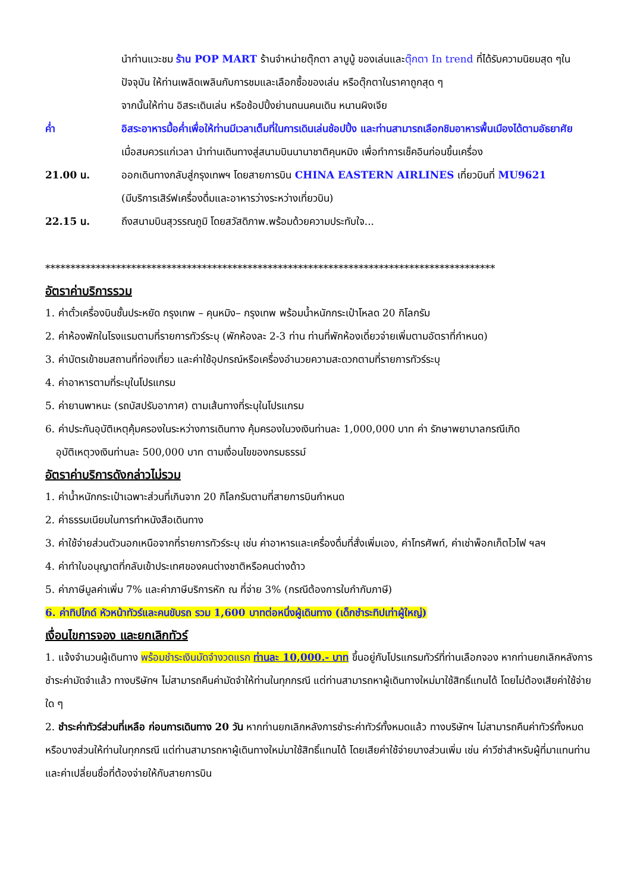นำท่านแวะชม ร้าน POP MART ร้านจำหน่ายตุ๊กตา ลาบูบู้ ของเล่นและตุ๊กตา In trend ที่ได้รับความนิยมสุด ๆในปัจจุบัน ให้ท่านเพลิดเพลินกับการชมและเลือกซื้อของเล่น หรือตุ๊กตาในราคาถูกสุด ๆ
จากนั้นให้ท่าน อิสระเดินเล่น หรือช้อปปิ้งย่านถนนคนเดิน หนานผิงเจีย
ค่ำ อิสระอาหารมื้อค่ำเพื่อให้ท่านมีเวลาเต็มที่ในการเดินเล่นช้อปปิ้ง และท่านสามารถเลือกชิมอาหารพื้นเมืองได้ตามอัธยาศัย
เมื่อสมควรแก่เวลา นำท่านเดินทางสู่สนามบินนานาชาติคุนหมิง เพื่อทำการเช็คอินก่อนขึ้นเครื่อง
21.00 น. ออกเดินทางกลับสู่กรุงเทพฯ โดยสายการบิน CHINA EASTERN AIRLINES เที่ยวบินที่ MU9621
(มีบริการเสิร์ฟเครื่องดื่มและอาหารว่างระหว่างเที่ยวบิน)
22.15 น. ถึงสนามบินสุวรรณภูมิ โดยสวัสดิภาพ.พร้อมด้วยความประทับใจ...
*****************************************************************************************
อัตราค่าบริการรวม
1. ค่าตั๋วเครื่องบินชั้นประหยัด กรุงเทพ – คุนหมิง– กรุงเทพ พร้อมน้ำหนักกระเป๋าโหลด 20 กิโลกรัม
2. ค่าห้องพักในโรงแรมตามที่รายการทัวร์ระบุ (พักห้องละ 2-3 ท่าน ท่านที่พักห้องเดี่ยวจ่ายเพิ่มตามอัตราที่กำหนด)
3. ค่าบัตรเข้าชมสถานที่ท่องเที่ยว และค่าใช้อุปกรณ์หรือเครื่องอำนวยความสะดวกตามที่รายการทัวร์ระบุ
4. ค่าอาหารตามที่ระบุในโปรแกรม
5. ค่ายานพาหนะ (รถบัสปรับอากาศ) ตามเส้นทางที่ระบุในโปรแกรม
6. ค่าประกันอุบัติเหตุคุ้มครองในระหว่างการเดินทาง คุ้มครองในวงเงินท่านละ 1,000,000 บาท ค่า รักษาพยาบาลกรณีเกิด
อุบัติเหตุวงเงินท่านละ 500,000 บาท ตามเงื่อนไขของกรมธรรม์
อัตราค่าบริการดังกล่าวไม่รวม
1. ค่าน้ำหนักกระเป๋าเฉพาะส่วนที่เกินจาก 20 กิโลกรัมตามที่สายการบินกำหนด
2. ค่าธรรมเนียมในการทำหนังสือเดินทาง
3. ค่าใช้จ่ายส่วนตัวนอกเหนือจากที่รายการทัวร์ระบุ เช่น ค่าอาหารและเครื่องดื่มที่สั่งเพิ่มเอง, ค่าโทรศัพท์, ค่าเช่าพ็อกเก็ตไวไฟ ฯลฯ
4. ค่าทำใบอนุญาตที่กลับเข้าประเทศของคนต่างชาติหรือคนต่างด้าว
5. ค่าภาษีมูลค่าเพิ่ม 7% และค่าภาษีบริการหัก ณ ที่จ่าย 3% (กรณีต้องการใบกำกับภาษี)
6. ค่าทิปไกด์ หัวหน้าทัวร์และคนขับรถ รวม 1,600 บาทต่อหนึ่งผู้เดินทาง (เด็กชำระทิปเท่าผู้ใหญ่)
เงื่อนไขการจอง และยกเลิกทัวร์
1. แจ้งจำนวนผู้เดินทาง พร้อมชำระเงินมัดจำงวดแรก ท่านละ 10,000.- บาท ขึ้นอยู่กับโปรแกรมทัวร์ที่ท่านเลือกจอง หากท่านยกเลิกหลังการชำระค่ามัดจำแล้ว ทางบริษัทฯ ไม่สามารถคืนค่ามัดจำให้ท่านในทุกกรณี แต่ท่านสามารถหาผู้เดินทางใหม่มาใช้สิทธิ์แทนได้ โดยไม่ต้องเสียค่าใช้จ่ายใด ๆ
2. ชำระค่าทัวร์ส่วนที่เหลือ ก่อนการเดินทาง 20 วัน หากท่านยกเลิกหลังการชำระค่าทัวร์ทั้งหมดแล้ว ทางบริษัทฯ ไม่สามารถคืนค่าทัวร์ทั้งหมด หรือบางส่วนให้ท่านในทุกกรณี แต่ท่านสามารถหาผู้เดินทางใหม่มาใช้สิทธิ์แทนได้ โดยเสียค่าใช้จ่ายบางส่วนเพิ่ม เช่น ค่าวีซ่าสำหรับผู้ที่มาแทนท่าน และค่าเปลี่ยนชื่อที่ต้องจ่ายให้กับสายการบิน